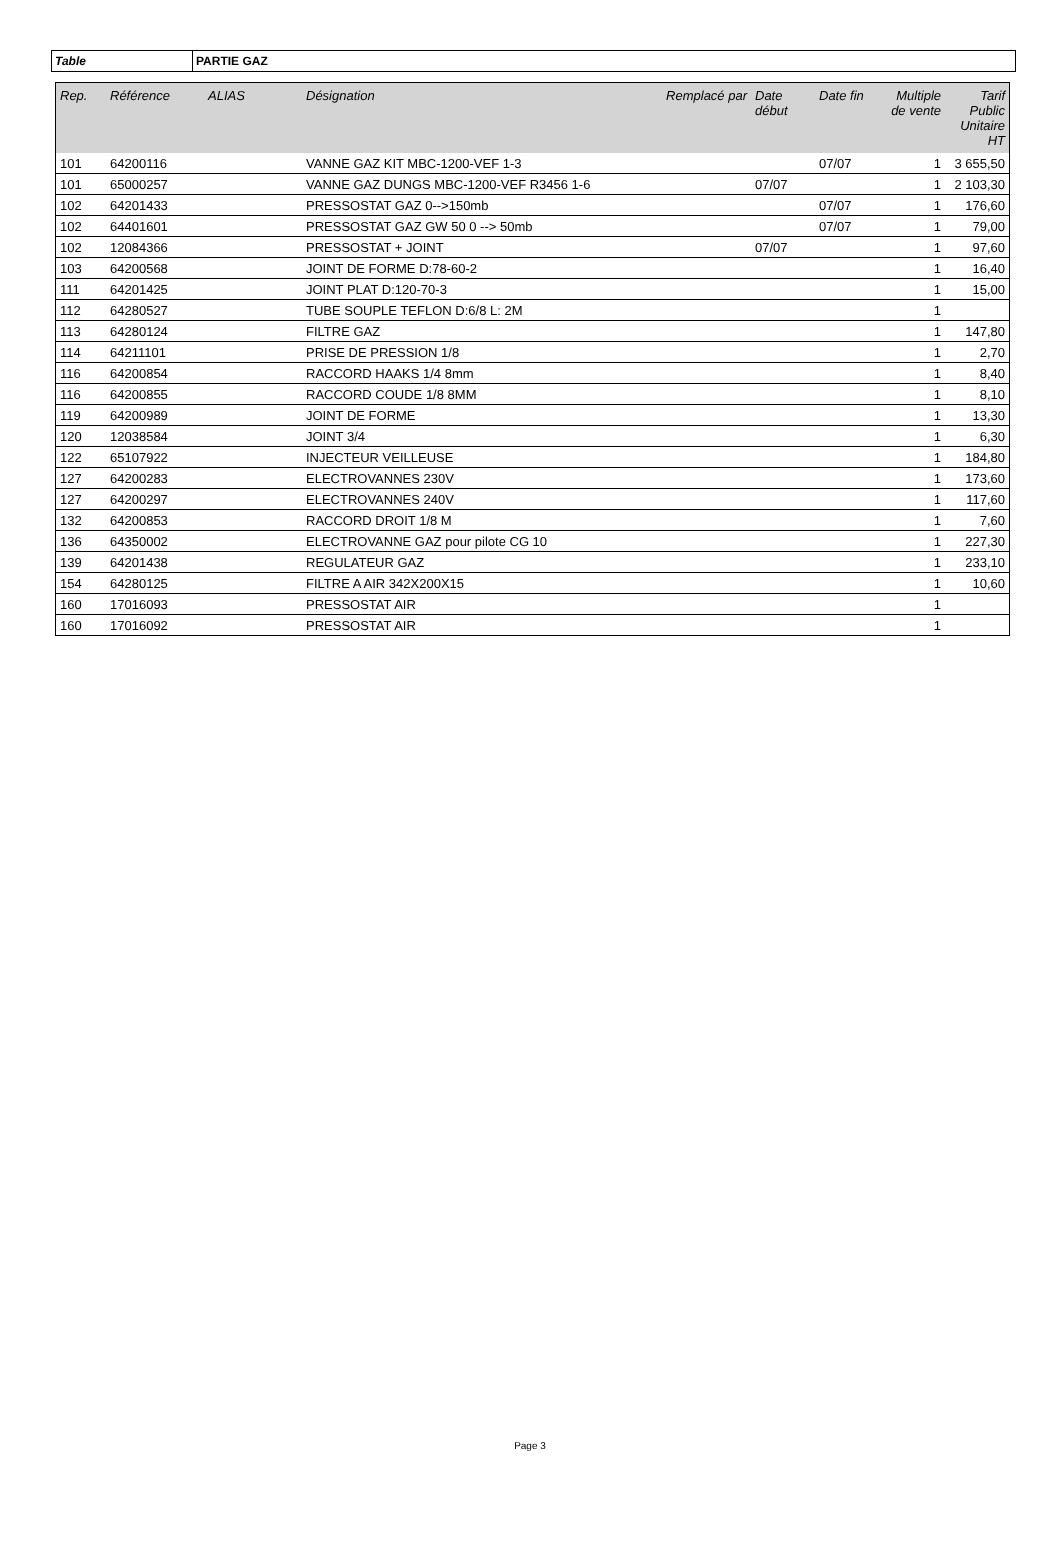Table PARTIE GAZ
| Rep. | Référence | ALIAS | Désignation | Remplacé par | Date début | Date fin | Multiple de vente | Tarif Public Unitaire HT |
| --- | --- | --- | --- | --- | --- | --- | --- | --- |
| 101 | 64200116 | | VANNE GAZ KIT MBC-1200-VEF 1-3 | | | 07/07 | 1 | 3 655,50 |
| 101 | 65000257 | | VANNE GAZ DUNGS MBC-1200-VEF R3456 1-6 | | 07/07 | | 1 | 2 103,30 |
| 102 | 64201433 | | PRESSOSTAT GAZ 0-->150mb | | | 07/07 | 1 | 176,60 |
| 102 | 64401601 | | PRESSOSTAT GAZ GW 50 0 --> 50mb | | | 07/07 | 1 | 79,00 |
| 102 | 12084366 | | PRESSOSTAT + JOINT | | 07/07 | | 1 | 97,60 |
| 103 | 64200568 | | JOINT DE FORME D:78-60-2 | | | | 1 | 16,40 |
| 111 | 64201425 | | JOINT PLAT D:120-70-3 | | | | 1 | 15,00 |
| 112 | 64280527 | | TUBE SOUPLE TEFLON D:6/8 L: 2M | | | | 1 | |
| 113 | 64280124 | | FILTRE GAZ | | | | 1 | 147,80 |
| 114 | 64211101 | | PRISE DE PRESSION 1/8 | | | | 1 | 2,70 |
| 116 | 64200854 | | RACCORD HAAKS 1/4 8mm | | | | 1 | 8,40 |
| 116 | 64200855 | | RACCORD COUDE 1/8 8MM | | | | 1 | 8,10 |
| 119 | 64200989 | | JOINT DE FORME | | | | 1 | 13,30 |
| 120 | 12038584 | | JOINT 3/4 | | | | 1 | 6,30 |
| 122 | 65107922 | | INJECTEUR VEILLEUSE | | | | 1 | 184,80 |
| 127 | 64200283 | | ELECTROVANNES 230V | | | | 1 | 173,60 |
| 127 | 64200297 | | ELECTROVANNES 240V | | | | 1 | 117,60 |
| 132 | 64200853 | | RACCORD DROIT 1/8 M | | | | 1 | 7,60 |
| 136 | 64350002 | | ELECTROVANNE GAZ pour pilote CG 10 | | | | 1 | 227,30 |
| 139 | 64201438 | | REGULATEUR GAZ | | | | 1 | 233,10 |
| 154 | 64280125 | | FILTRE A AIR 342X200X15 | | | | 1 | 10,60 |
| 160 | 17016093 | | PRESSOSTAT AIR | | | | 1 | |
| 160 | 17016092 | | PRESSOSTAT AIR | | | | 1 | |
Page 3